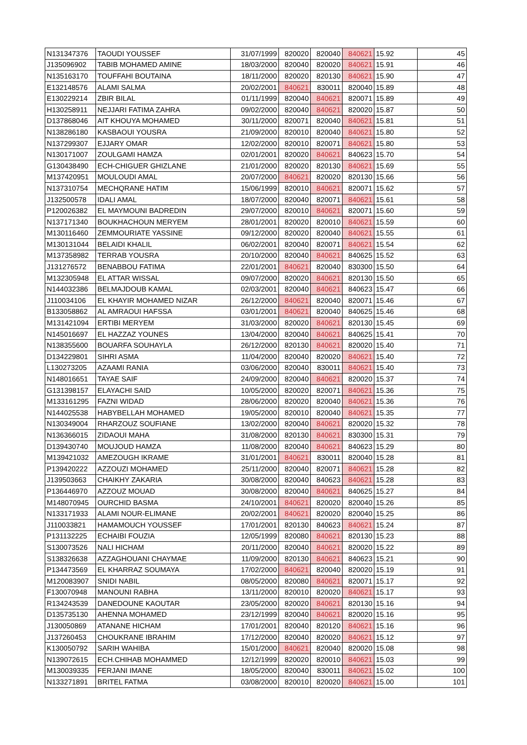| N131347376 | TAOUDI YOUSSEF | 31/07/1999 | 820020 | 820040 | 840621 | 15.92 | 45 |
| J135096902 | TABIB MOHAMED AMINE | 18/03/2000 | 820040 | 820020 | 840621 | 15.91 | 46 |
| N135163170 | TOUFFAHI BOUTAINA | 18/11/2000 | 820020 | 820130 | 840621 | 15.90 | 47 |
| E132148576 | ALAMI SALMA | 20/02/2001 | 840621 | 830011 | 820040 | 15.89 | 48 |
| E130229214 | ZBIR BILAL | 01/11/1999 | 820040 | 840621 | 820071 | 15.89 | 49 |
| H130258911 | NEJJARI FATIMA ZAHRA | 09/02/2000 | 820040 | 840621 | 820020 | 15.87 | 50 |
| D137868046 | AIT KHOUYA MOHAMED | 30/11/2000 | 820071 | 820040 | 840621 | 15.81 | 51 |
| N138286180 | KASBAOUI YOUSRA | 21/09/2000 | 820010 | 820040 | 840621 | 15.80 | 52 |
| N137299307 | EJJARY OMAR | 12/02/2000 | 820010 | 820071 | 840621 | 15.80 | 53 |
| N130171007 | ZOULGAMI HAMZA | 02/01/2001 | 820020 | 840621 | 840623 | 15.70 | 54 |
| G130438490 | ECH-CHIGUER GHIZLANE | 21/01/2000 | 820020 | 820130 | 840621 | 15.69 | 55 |
| M137420951 | MOULOUDI AMAL | 20/07/2000 | 840621 | 820020 | 820130 | 15.66 | 56 |
| N137310754 | MECHQRANE HATIM | 15/06/1999 | 820010 | 840621 | 820071 | 15.62 | 57 |
| J132500578 | IDALI AMAL | 18/07/2000 | 820040 | 820071 | 840621 | 15.61 | 58 |
| P120026382 | EL MAYMOUNI BADREDIN | 29/07/2000 | 820010 | 840621 | 820071 | 15.60 | 59 |
| N137171340 | BOUKHACHOUN MERYEM | 28/01/2001 | 820020 | 820010 | 840621 | 15.59 | 60 |
| M130116460 | ZEMMOURIATE YASSINE | 09/12/2000 | 820020 | 820040 | 840621 | 15.55 | 61 |
| M130131044 | BELAIDI KHALIL | 06/02/2001 | 820040 | 820071 | 840621 | 15.54 | 62 |
| M137358982 | TERRAB YOUSRA | 20/10/2000 | 820040 | 840621 | 840625 | 15.52 | 63 |
| J131276572 | BENABBOU FATIMA | 22/01/2001 | 840621 | 820040 | 830300 | 15.50 | 64 |
| M132305948 | EL ATTAR WISSAL | 09/07/2000 | 820020 | 840621 | 820130 | 15.50 | 65 |
| N144032386 | BELMAJDOUB KAMAL | 02/03/2001 | 820040 | 840621 | 840623 | 15.47 | 66 |
| J110034106 | EL KHAYIR MOHAMED NIZAR | 26/12/2000 | 840621 | 820040 | 820071 | 15.46 | 67 |
| B133058862 | AL AMRAOUI HAFSSA | 03/01/2001 | 840621 | 820040 | 840625 | 15.46 | 68 |
| M131421094 | ERTIBI MERYEM | 31/03/2000 | 820020 | 840621 | 820130 | 15.45 | 69 |
| N145016697 | EL HAZZAZ YOUNES | 13/04/2000 | 820040 | 840621 | 840625 | 15.41 | 70 |
| N138355600 | BOUARFA SOUHAYLA | 26/12/2000 | 820130 | 840621 | 820020 | 15.40 | 71 |
| D134229801 | SIHRI ASMA | 11/04/2000 | 820040 | 820020 | 840621 | 15.40 | 72 |
| L130273205 | AZAAMI RANIA | 03/06/2000 | 820040 | 830011 | 840621 | 15.40 | 73 |
| N148016651 | TAYAE SAIF | 24/09/2000 | 820040 | 840621 | 820020 | 15.37 | 74 |
| G131398157 | ELAYACHI SAID | 10/05/2000 | 820020 | 820071 | 840621 | 15.36 | 75 |
| M133161295 | FAZNI WIDAD | 28/06/2000 | 820020 | 820040 | 840621 | 15.36 | 76 |
| N144025538 | HABYBELLAH MOHAMED | 19/05/2000 | 820010 | 820040 | 840621 | 15.35 | 77 |
| N130349004 | RHARZOUZ SOUFIANE | 13/02/2000 | 820040 | 840621 | 820020 | 15.32 | 78 |
| N136366015 | ZIDAOUI MAHA | 31/08/2000 | 820130 | 840621 | 830300 | 15.31 | 79 |
| D139430740 | MOUJOUD HAMZA | 11/08/2000 | 820040 | 840621 | 840623 | 15.29 | 80 |
| M139421032 | AMEZOUGH IKRAME | 31/01/2001 | 840621 | 830011 | 820040 | 15.28 | 81 |
| P139420222 | AZZOUZI MOHAMED | 25/11/2000 | 820040 | 820071 | 840621 | 15.28 | 82 |
| J139503663 | CHAIKHY ZAKARIA | 30/08/2000 | 820040 | 840623 | 840621 | 15.28 | 83 |
| P136446970 | AZZOUZ MOUAD | 30/08/2000 | 820040 | 840621 | 840625 | 15.27 | 84 |
| M148070945 | OURCHID BASMA | 24/10/2001 | 840621 | 820020 | 820040 | 15.26 | 85 |
| N133171933 | ALAMI NOUR-ELIMANE | 20/02/2001 | 840621 | 820020 | 820040 | 15.25 | 86 |
| J110033821 | HAMAMOUCH YOUSSEF | 17/01/2001 | 820130 | 840623 | 840621 | 15.24 | 87 |
| P131132225 | ECHAIBI FOUZIA | 12/05/1999 | 820080 | 840621 | 820130 | 15.23 | 88 |
| S130073526 | NALI HICHAM | 20/11/2000 | 820040 | 840621 | 820020 | 15.22 | 89 |
| S138326638 | AZZAGHOUANI CHAYMAE | 11/09/2000 | 820130 | 840621 | 840623 | 15.21 | 90 |
| P134473569 | EL KHARRAZ SOUMAYA | 17/02/2000 | 840621 | 820040 | 820020 | 15.19 | 91 |
| M120083907 | SNIDI NABIL | 08/05/2000 | 820080 | 840621 | 820071 | 15.17 | 92 |
| F130070948 | MANOUNI RABHA | 13/11/2000 | 820010 | 820020 | 840621 | 15.17 | 93 |
| R134243539 | DANEDOUNE KAOUTAR | 23/05/2000 | 820020 | 840621 | 820130 | 15.16 | 94 |
| D135735130 | AHENNA MOHAMED | 23/12/1999 | 820040 | 840621 | 820020 | 15.16 | 95 |
| J130050869 | ATANANE HICHAM | 17/01/2001 | 820040 | 820120 | 840621 | 15.16 | 96 |
| J137260453 | CHOUKRANE IBRAHIM | 17/12/2000 | 820040 | 820020 | 840621 | 15.12 | 97 |
| K130050792 | SARIH WAHIBA | 15/01/2000 | 840621 | 820040 | 820020 | 15.08 | 98 |
| N139072615 | ECH.CHIHAB MOHAMMED | 12/12/1999 | 820020 | 820010 | 840621 | 15.03 | 99 |
| M130039335 | FERJANI IMANE | 18/05/2000 | 820040 | 830011 | 840621 | 15.02 | 100 |
| N133271891 | BRITEL FATMA | 03/08/2000 | 820010 | 820020 | 840621 | 15.00 | 101 |